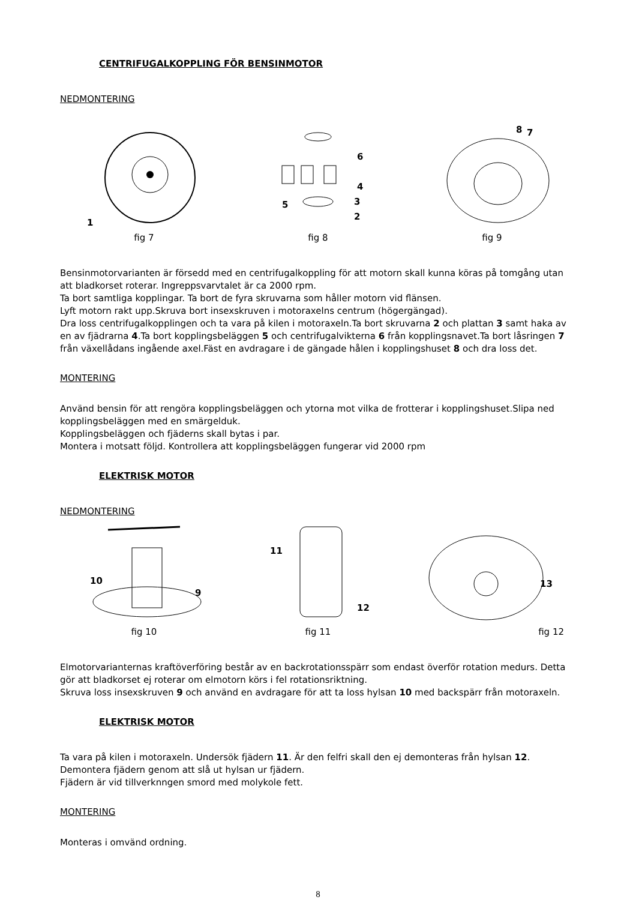CENTRIFUGALKOPPLING FÖR BENSINMOTOR
NEDMONTERING
1
fig 7
6
4
3
2
5
fig 8
8
7
fig 9
Bensinmotorvarianten är försedd med en centrifugalkoppling för att motorn skall kunna köras på tomgång utan att bladkorset roterar. Ingreppsvarvtalet är ca 2000 rpm.
Ta bort samtliga kopplingar. Ta bort de fyra skruvarna som håller motorn vid flänsen.
Lyft motorn rakt upp.Skruva bort insexskruven i motoraxelns centrum (högergängad).
Dra loss centrifugalkopplingen och ta vara på kilen i motoraxeln.Ta bort skruvarna 2 och plattan 3 samt haka av en av fjädrarna 4.Ta bort kopplingsbeläggen 5 och centrifugalvikterna 6 från kopplingsnavet.Ta bort låsringen 7 från växellådans ingående axel.Fäst en avdragare i de gängade hålen i kopplingshuset 8 och dra loss det.
MONTERING
Använd bensin för att rengöra kopplingsbeläggen och ytorna mot vilka de frotterar i kopplingshuset.Slipa ned kopplingsbeläggen med en smärgelduk.
Kopplingsbeläggen och fjäderns skall bytas i par.
Montera i motsatt följd. Kontrollera att kopplingsbeläggen fungerar vid 2000 rpm
ELEKTRISK MOTOR
NEDMONTERING
10
9
fig 10
11
12
fig 11
13
fig 12
Elmotorvarianternas kraftöverföring består av en backrotationsspärr som endast överför rotation medurs. Detta gör att bladkorset ej roterar om elmotorn körs i fel rotationsriktning.
Skruva loss insexskruven 9 och använd en avdragare för att ta loss hylsan 10 med backspärr från motoraxeln.
ELEKTRISK MOTOR
Ta vara på kilen i motoraxeln. Undersök fjädern 11. Är den felfri skall den ej demonteras från hylsan 12.
Demontera fjädern genom att slå ut hylsan ur fjädern.
Fjädern är vid tillverknngen smord med molykole fett.
MONTERING
Monteras i omvänd ordning.
8